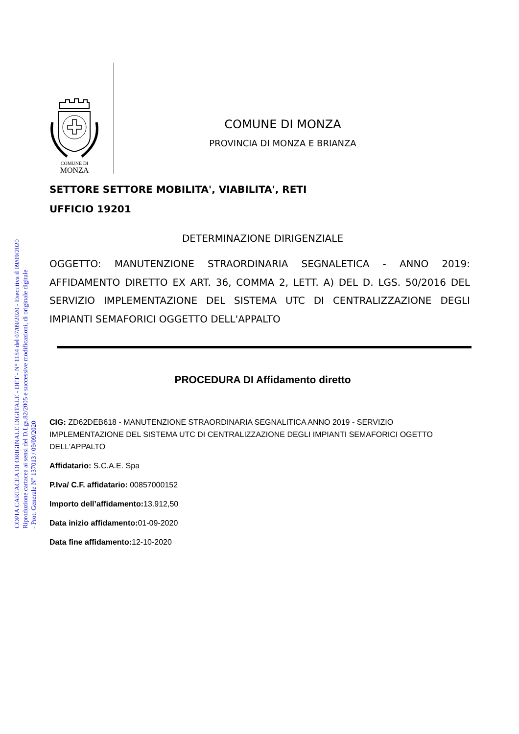COPIA CARTACEA DI ORIGINALE DIGITALE - DET - N° 1184 del 07/09/2020 - Esecutiva il 09/09/2020
Riproduzione cartacea ai sensi del D.Lgs.82/2005 e successive modificazioni, di originale digitale
- Prot. Generale N° 137013 / 09/09/2020
COMUNE DI
MONZA
COMUNE DI MONZA
PROVINCIA DI MONZA E BRIANZA
SETTORE SETTORE MOBILITA', VIABILITA', RETI
UFFICIO 19201
DETERMINAZIONE DIRIGENZIALE
OGGETTO: MANUTENZIONE STRAORDINARIA SEGNALETICA - ANNO 2019: AFFIDAMENTO DIRETTO EX ART. 36, COMMA 2, LETT. A) DEL D. LGS. 50/2016 DEL SERVIZIO IMPLEMENTAZIONE DEL SISTEMA UTC DI CENTRALIZZAZIONE DEGLI IMPIANTI SEMAFORICI OGGETTO DELL'APPALTO
PROCEDURA DI Affidamento diretto
CIG: ZD62DEB618 - MANUTENZIONE STRAORDINARIA SEGNALITICA ANNO 2019 - SERVIZIO IMPLEMENTAZIONE DEL SISTEMA UTC DI CENTRALIZZAZIONE DEGLI IMPIANTI SEMAFORICI OGETTO DELL'APPALTO
Affidatario: S.C.A.E. Spa
P.Iva/ C.F. affidatario: 00857000152
Importo dell’affidamento: 13.912,50
Data inizio affidamento: 01-09-2020
Data fine affidamento: 12-10-2020